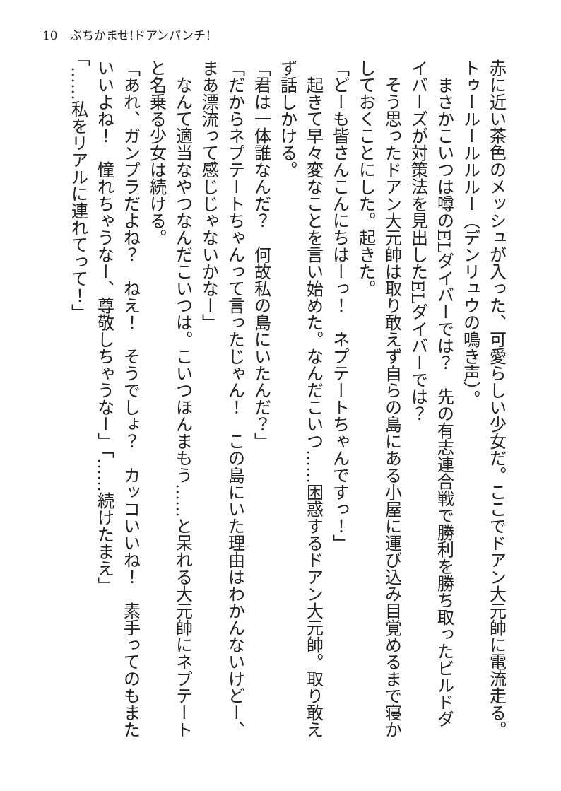10　ぶちかませ!ドアンパンチ!
赤に近い茶色のメッシュが入った、可愛らしい少女だ。ここでドアン大元帥に電流走る。トゥールールルルー（デンリュウの鳴き声）。
　まさかこいつは噂のELダイバーでは？　先の有志連合戦で勝利を勝ち取ったビルドダイバーズが対策法を見出したELダイバーでは？
　そう思ったドアン大元帥は取り敢えず自らの島にある小屋に運び込み目覚めるまで寝かしておくことにした。起きた。
「どーも皆さんこんにちはーっ！　ネプテートちゃんですっ！」
　起きて早々変なことを言い始めた。なんだこいつ……困惑するドアン大元帥。取り敢えず話しかける。
「君は一体誰なんだ？　何故私の島にいたんだ？」
「だからネプテートちゃんって言ったじゃん！　この島にいた理由はわかんないけどー、まあ漂流って感じじゃないかなー」
　なんて適当なやつなんだこいつは。こいつほんまもう……と呆れる大元帥にネプテートと名乗る少女は続ける。
「あれ、ガンプラだよね？　ねえ！　そうでしょ？　カッコいいね！　素手ってのもまたいいよね！　憧れちゃうなー、尊敬しちゃうなー」「……続けたまえ」
「……私をリアルに連れてって！」